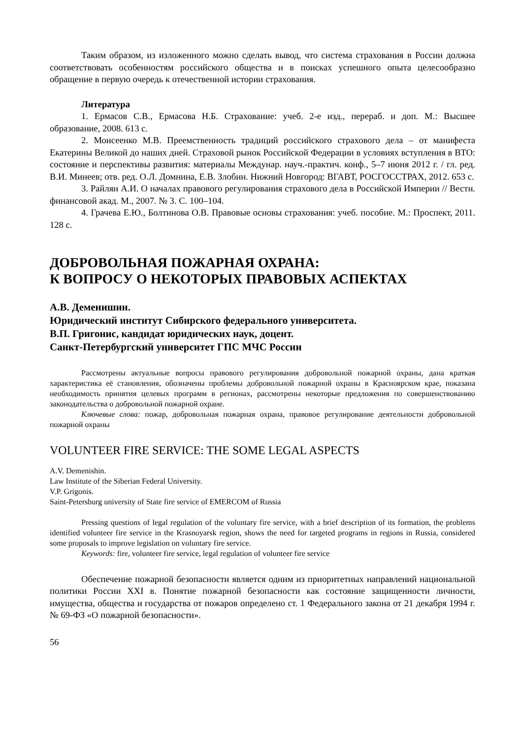Таким образом, из изложенного можно сделать вывод, что система страхования в России должна соответствовать особенностям российского общества и в поисках успешного опыта целесообразно обращение в первую очередь к отечественной истории страхования.
Литература
1. Ермасов С.В., Ермасова Н.Б. Страхование: учеб. 2-е изд., перераб. и доп. М.: Высшее образование, 2008. 613 с.
2. Моисеенко М.В. Преемственность традиций российского страхового дела – от манифеста Екатерины Великой до наших дней. Страховой рынок Российской Федерации в условиях вступления в ВТО: состояние и перспективы развития: материалы Междунар. науч.-практич. конф., 5–7 июня 2012 г. / гл. ред. В.И. Минеев; отв. ред. О.Л. Домнина, Е.В. Злобин. Нижний Новгород: ВГАВТ, РОСГОССТРАХ, 2012. 653 с.
3. Райлян А.И. О началах правового регулирования страхового дела в Российской Империи // Вестн. финансовой акад. М., 2007. № 3. С. 100–104.
4. Грачева Е.Ю., Болтинова О.В. Правовые основы страхования: учеб. пособие. М.: Проспект, 2011. 128 с.
ДОБРОВОЛЬНАЯ ПОЖАРНАЯ ОХРАНА:
К ВОПРОСУ О НЕКОТОРЫХ ПРАВОВЫХ АСПЕКТАХ
А.В. Деменишин.
Юридический институт Сибирского федерального университета.
В.П. Григонис, кандидат юридических наук, доцент.
Санкт-Петербургский университет ГПС МЧС России
Рассмотрены актуальные вопросы правового регулирования добровольной пожарной охраны, дана краткая характеристика её становления, обозначены проблемы добровольной пожарной охраны в Красноярском крае, показана необходимость принятия целевых программ в регионах, рассмотрены некоторые предложения по совершенствованию законодательства о добровольной пожарной охране.
Ключевые слова: пожар, добровольная пожарная охрана, правовое регулирование деятельности добровольной пожарной охраны
VOLUNTEER FIRE SERVICE: THE SOME LEGAL ASPECTS
A.V. Demenishin.
Law Institute of the Siberian Federal University.
V.P. Grigonis.
Saint-Petersburg university of State fire service of EMERCOM of Russia
Pressing questions of legal regulation of the voluntary fire service, with a brief description of its formation, the problems identified volunteer fire service in the Krasnoyarsk region, shows the need for targeted programs in regions in Russia, considered some proposals to improve legislation on voluntary fire service.
Keywords: fire, volunteer fire service, legal regulation of volunteer fire service
Обеспечение пожарной безопасности является одним из приоритетных направлений национальной политики России XXI в. Понятие пожарной безопасности как состояние защищенности личности, имущества, общества и государства от пожаров определено ст. 1 Федерального закона от 21 декабря 1994 г. № 69-ФЗ «О пожарной безопасности».
56